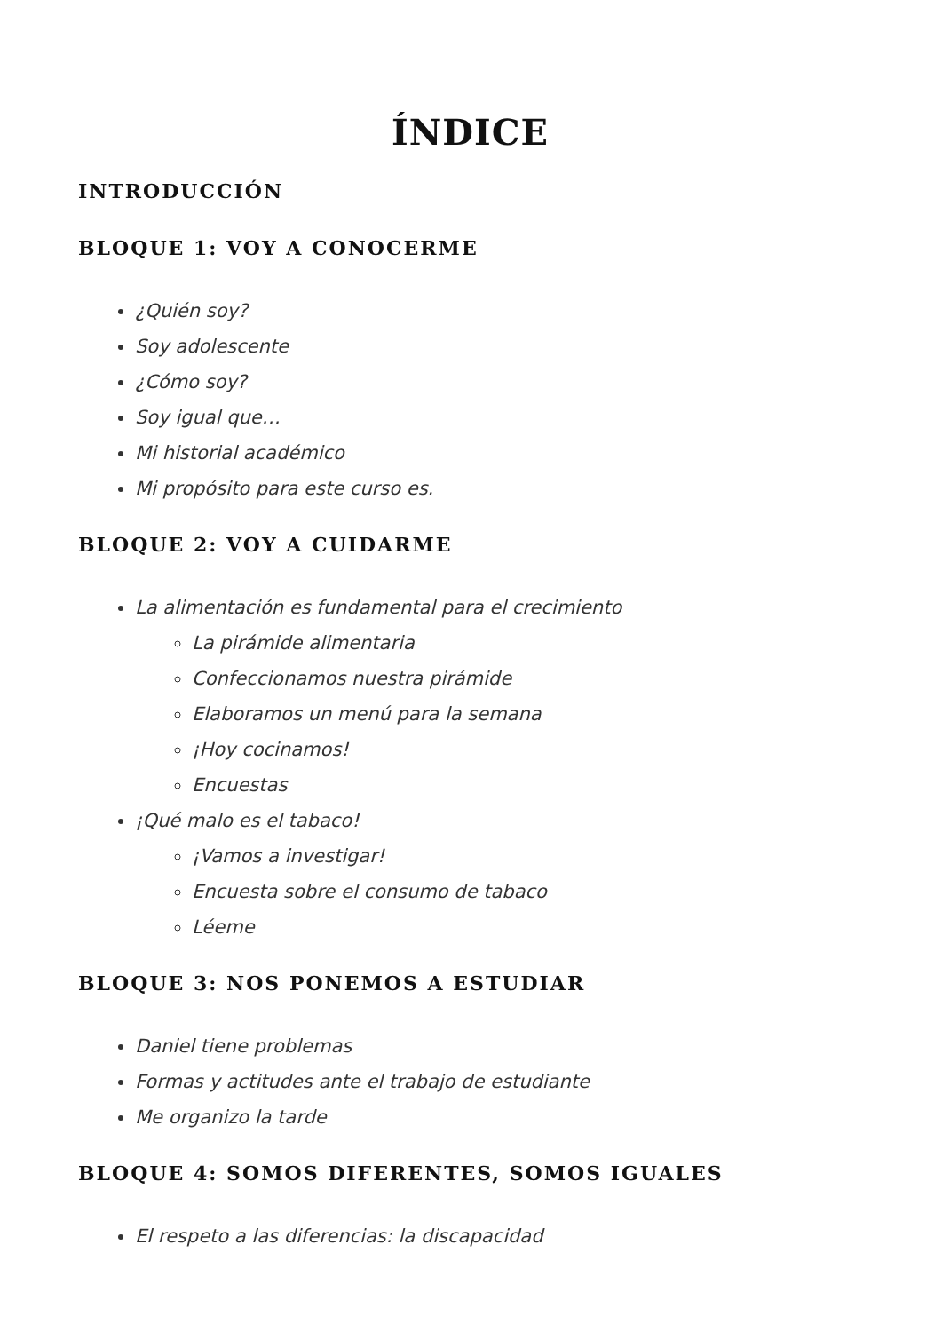ÍNDICE
INTRODUCCIÓN
BLOQUE 1: VOY A CONOCERME
¿Quién soy?
Soy adolescente
¿Cómo soy?
Soy igual que…
Mi historial académico
Mi propósito para este curso es.
BLOQUE 2: VOY A CUIDARME
La alimentación es fundamental para el crecimiento
La pirámide alimentaria
Confeccionamos nuestra pirámide
Elaboramos un menú para la semana
¡Hoy cocinamos!
Encuestas
¡Qué malo es el tabaco!
¡Vamos a investigar!
Encuesta sobre el consumo de tabaco
Léeme
BLOQUE 3: NOS PONEMOS A ESTUDIAR
Daniel tiene problemas
Formas y actitudes ante el trabajo de estudiante
Me organizo la tarde
BLOQUE 4: SOMOS DIFERENTES, SOMOS IGUALES
El respeto a las diferencias: la discapacidad